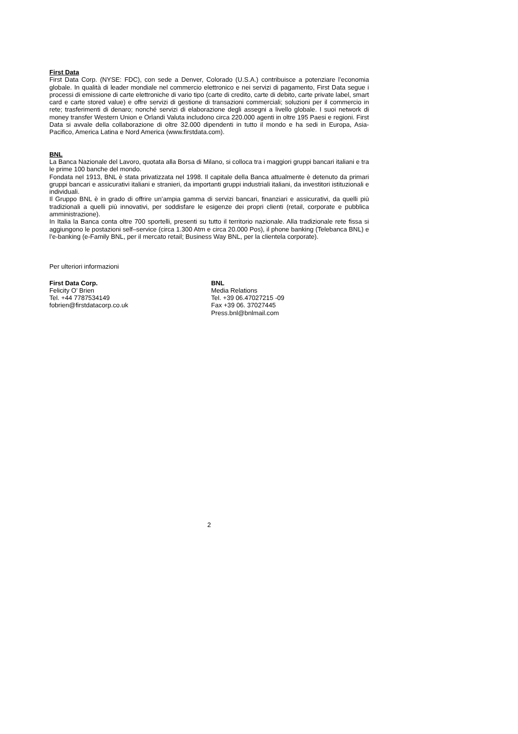First Data
First Data Corp. (NYSE: FDC), con sede a Denver, Colorado (U.S.A.) contribuisce a potenziare l’economia globale. In qualità di leader mondiale nel commercio elettronico e nei servizi di pagamento, First Data segue i processi di emissione di carte elettroniche di vario tipo (carte di credito, carte di debito, carte private label, smart card e carte stored value) e offre servizi di gestione di transazioni commerciali; soluzioni per il commercio in rete; trasferimenti di denaro; nonché servizi di elaborazione degli assegni a livello globale. I suoi network di money transfer Western Union e Orlandi Valuta includono circa 220.000 agenti in oltre 195 Paesi e regioni. First Data si avvale della collaborazione di oltre 32.000 dipendenti in tutto il mondo e ha sedi in Europa, Asia-Pacifico, America Latina e Nord America (www.firstdata.com).
BNL
La Banca Nazionale del Lavoro, quotata alla Borsa di Milano, si colloca tra i maggiori gruppi bancari italiani e tra le prime 100 banche del mondo.
Fondata nel 1913, BNL è stata privatizzata nel 1998. Il capitale della Banca attualmente è detenuto da primari gruppi bancari e assicurativi italiani e stranieri, da importanti gruppi industriali italiani, da investitori istituzionali e individuali.
Il Gruppo BNL è in grado di offrire un’ampia gamma di servizi bancari, finanziari e assicurativi, da quelli più tradizionali a quelli più innovativi, per soddisfare le esigenze dei propri clienti (retail, corporate e pubblica amministrazione).
In Italia la Banca conta oltre 700 sportelli, presenti su tutto il territorio nazionale. Alla tradizionale rete fissa si aggiungono le postazioni self–service (circa 1.300 Atm e circa 20.000 Pos), il phone banking (Telebanca BNL) e l’e-banking (e-Family BNL, per il mercato retail; Business Way BNL, per la clientela corporate).
Per ulteriori informazioni
First Data Corp.
Felicity O’ Brien
Tel. +44 7787534149
fobrien@firstdatacorp.co.uk
BNL
Media Relations
Tel. +39 06.47027215 -09
Fax +39 06. 37027445
Press.bnl@bnlmail.com
2